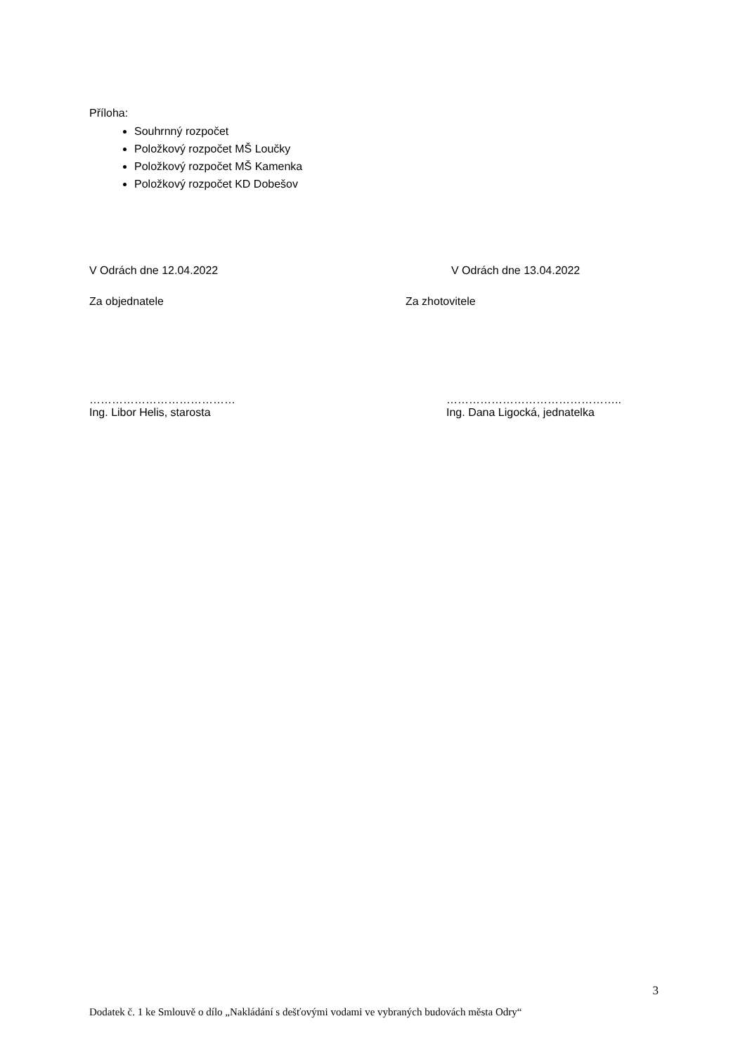Příloha:
Souhrnný rozpočet
Položkový rozpočet MŠ Loučky
Položkový rozpočet MŠ Kamenka
Položkový rozpočet KD Dobešov
V Odrách dne 12.04.2022 V Odrách dne 13.04.2022
Za objednatele Za zhotovitele
………………………………… ………………………………………..
Ing. Libor Helis, starosta Ing. Dana Ligocká, jednatelka
3
Dodatek č. 1 ke Smlouvě o dílo „Nakládání s dešťovými vodami ve vybraných budovách města Odry“